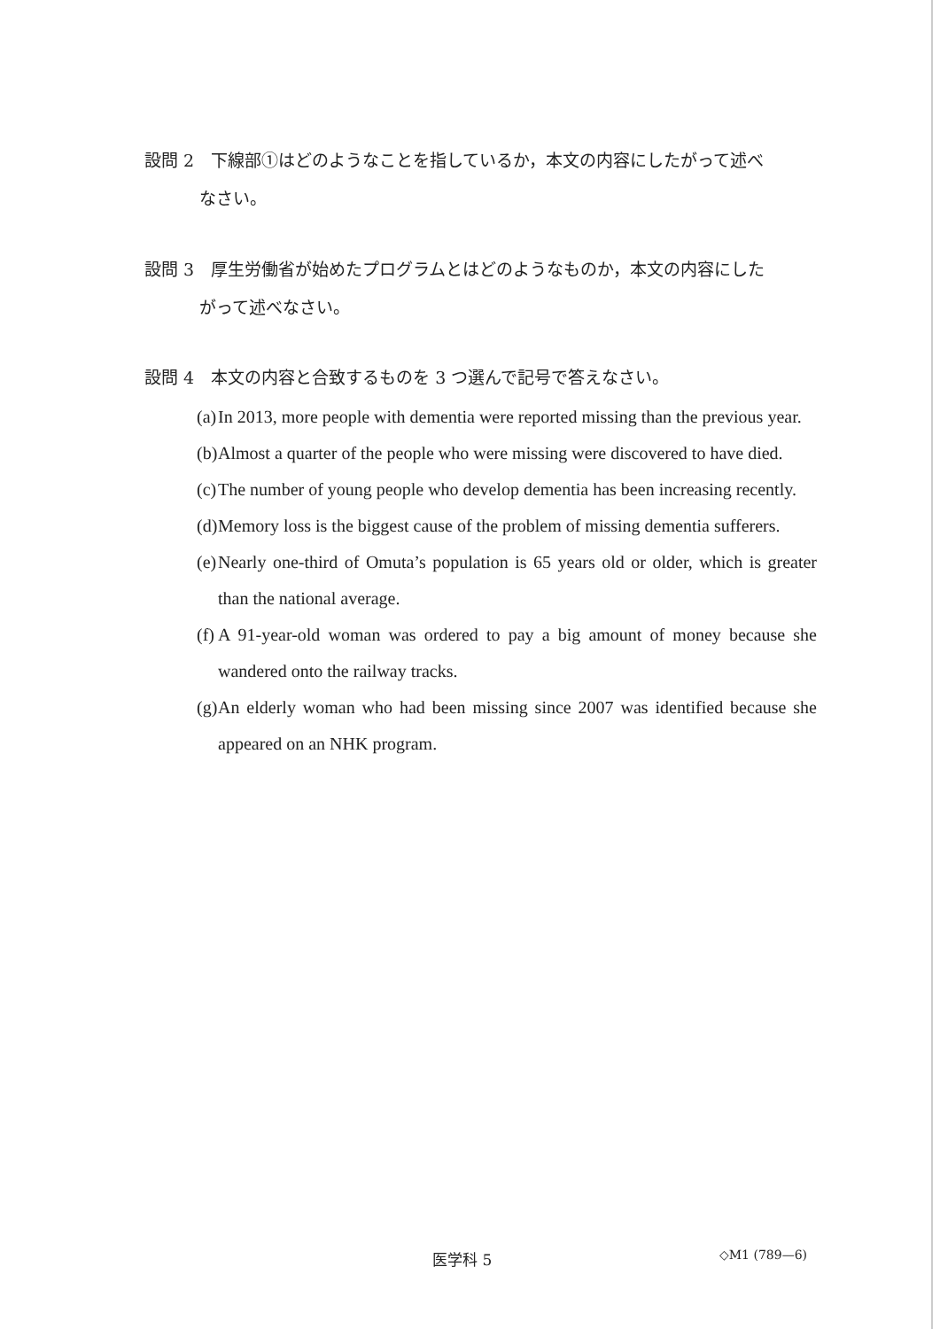設問 2　下線部①はどのようなことを指しているか，本文の内容にしたがって述べ
なさい。
設問 3　厚生労働省が始めたプログラムとはどのようなものか，本文の内容にした
がって述べなさい。
設問 4　本文の内容と合致するものを 3 つ選んで記号で答えなさい。
(a) In 2013, more people with dementia were reported missing than the previous year.
(b) Almost a quarter of the people who were missing were discovered to have died.
(c) The number of young people who develop dementia has been increasing recently.
(d) Memory loss is the biggest cause of the problem of missing dementia sufferers.
(e) Nearly one-third of Omuta’s population is 65 years old or older, which is greater than the national average.
(f) A 91-year-old woman was ordered to pay a big amount of money because she wandered onto the railway tracks.
(g) An elderly woman who had been missing since 2007 was identified because she appeared on an NHK program.
医学科 5 ◇M1 (789—6)